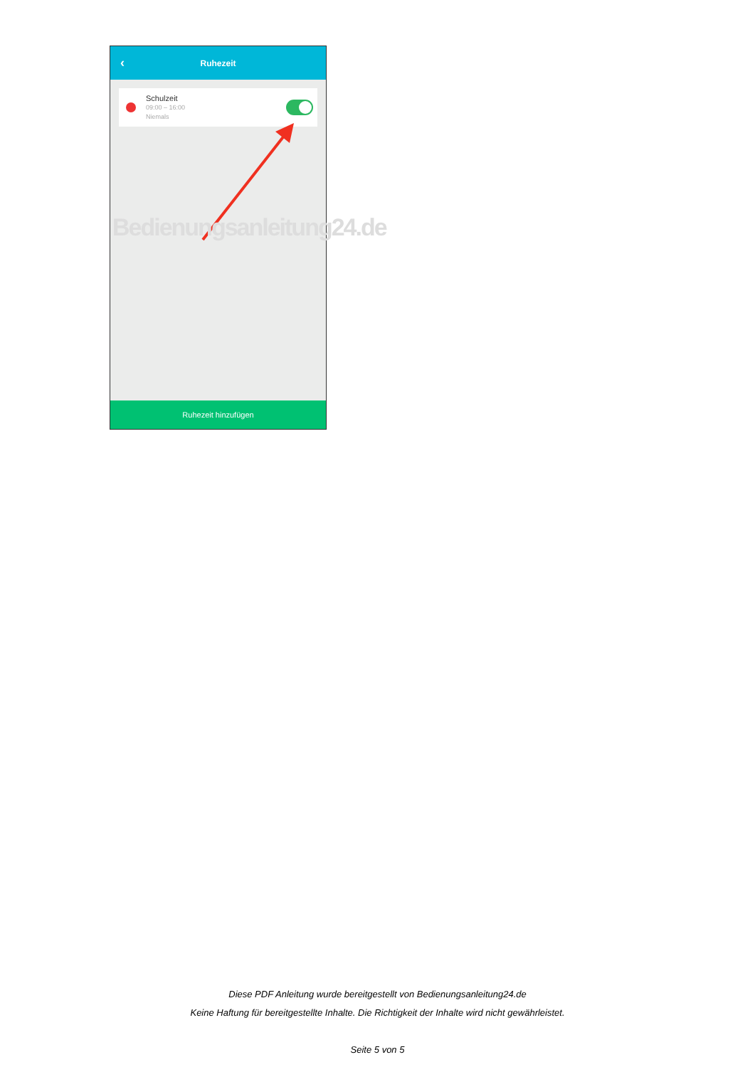‹ Ruhezeit
Schulzeit
09:00 – 16:00
Niemals
Ruhezeit hinzufügen
Bedienungsanleitung24.de
Diese PDF Anleitung wurde bereitgestellt von Bedienungsanleitung24.de
Keine Haftung für bereitgestellte Inhalte. Die Richtigkeit der Inhalte wird nicht gewährleistet.
Seite 5 von 5